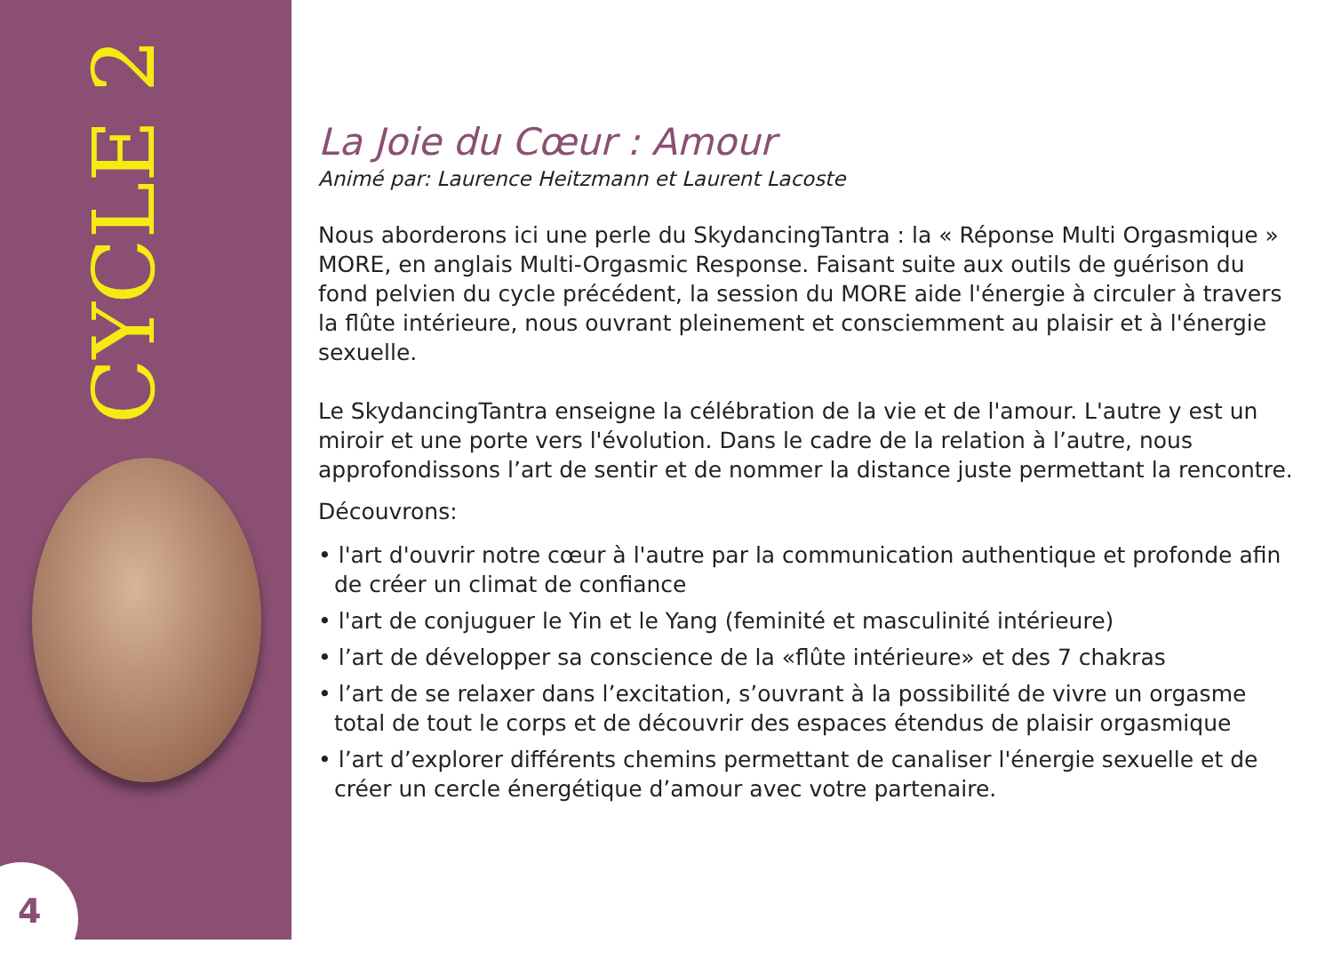CYCLE 2
4
La Joie du Cœur : Amour
Animé par: Laurence Heitzmann et Laurent Lacoste
Nous aborderons ici une perle du SkydancingTantra : la « Réponse Multi Orgasmique » MORE, en anglais Multi-Orgasmic Response. Faisant suite aux outils de guérison du fond pelvien du cycle précédent, la session du MORE aide l'énergie à circuler à travers la flûte intérieure, nous ouvrant pleinement et consciemment au plaisir et à l'énergie sexuelle.
Le SkydancingTantra enseigne la célébration de la vie et de l'amour. L'autre y est un miroir et une porte vers l'évolution. Dans le cadre de la relation à l’autre, nous approfondissons l’art de sentir et de nommer la distance juste permettant la rencontre.
Découvrons:
• l'art d'ouvrir notre cœur à l'autre par la communication authentique et profonde afin de créer un climat de confiance
• l'art de conjuguer le Yin et le Yang (feminité et masculinité intérieure)
• l’art de développer sa conscience de la «flûte intérieure» et des 7 chakras
• l’art de se relaxer dans l’excitation, s’ouvrant à la possibilité de vivre un orgasme total de tout le corps et de découvrir des espaces étendus de plaisir orgasmique
• l’art d’explorer différents chemins permettant de canaliser l'énergie sexuelle et de créer un cercle énergétique d’amour avec votre partenaire.